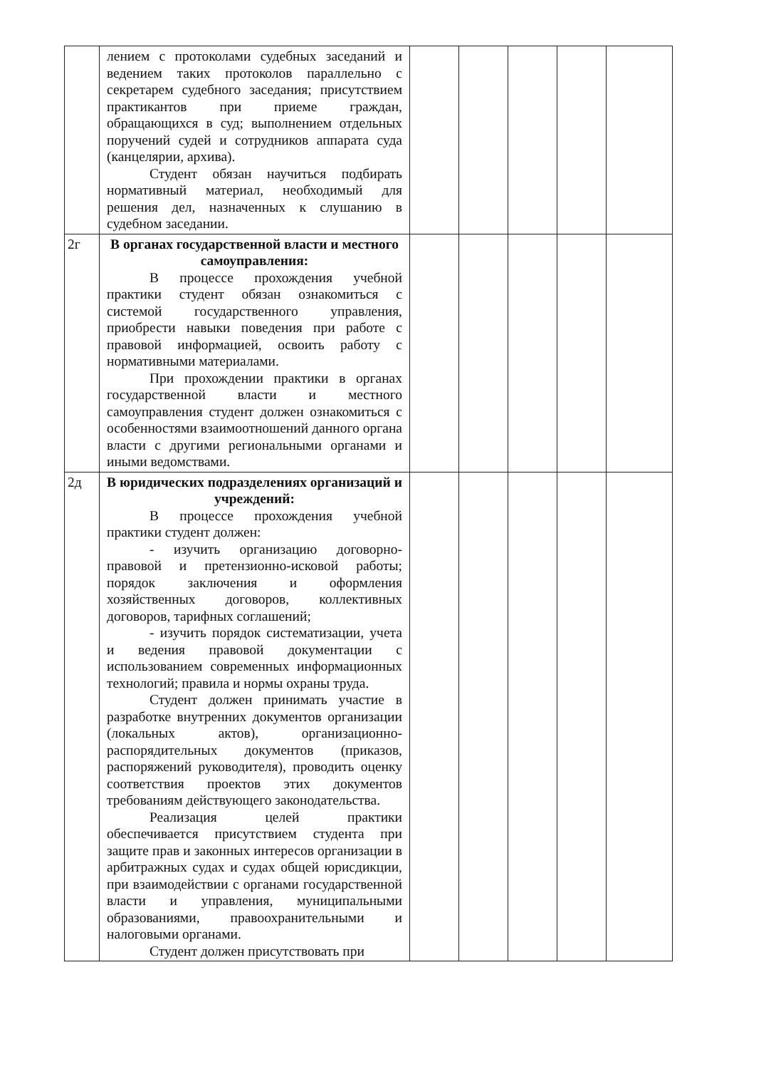| | лением с протоколами судебных заседаний и ведением таких протоколов параллельно с секретарем судебного заседания; присутствием практикантов при приеме граждан, обращающихся в суд; выполнением отдельных поручений судей и сотрудников аппарата суда (канцелярии, архива). Студент обязан научиться подбирать нормативный материал, необходимый для решения дел, назначенных к слушанию в судебном заседании. | | | | | |
| 2г | В органах государственной власти и местного самоуправления: В процессе прохождения учебной практики студент обязан ознакомиться с системой государственного управления, приобрести навыки поведения при работе с правовой информацией, освоить работу с нормативными материалами. При прохождении практики в органах государственной власти и местного самоуправления студент должен ознакомиться с особенностями взаимоотношений данного органа власти с другими региональными органами и иными ведомствами. | | | | | |
| 2д | В юридических подразделениях организаций и учреждений: В процессе прохождения учебной практики студент должен: - изучить организацию договорно-правовой и претензионно-исковой работы; порядок заключения и оформления хозяйственных договоров, коллективных договоров, тарифных соглашений; - изучить порядок систематизации, учета и ведения правовой документации с использованием современных информационных технологий; правила и нормы охраны труда. Студент должен принимать участие в разработке внутренних документов организации (локальных актов), организационно-распорядительных документов (приказов, распоряжений руководителя), проводить оценку соответствия проектов этих документов требованиям действующего законодательства. Реализация целей практики обеспечивается присутствием студента при защите прав и законных интересов организации в арбитражных судах и судах общей юрисдикции, при взаимодействии с органами государственной власти и управления, муниципальными образованиями, правоохранительными и налоговыми органами. Студент должен присутствовать при | | | | | |